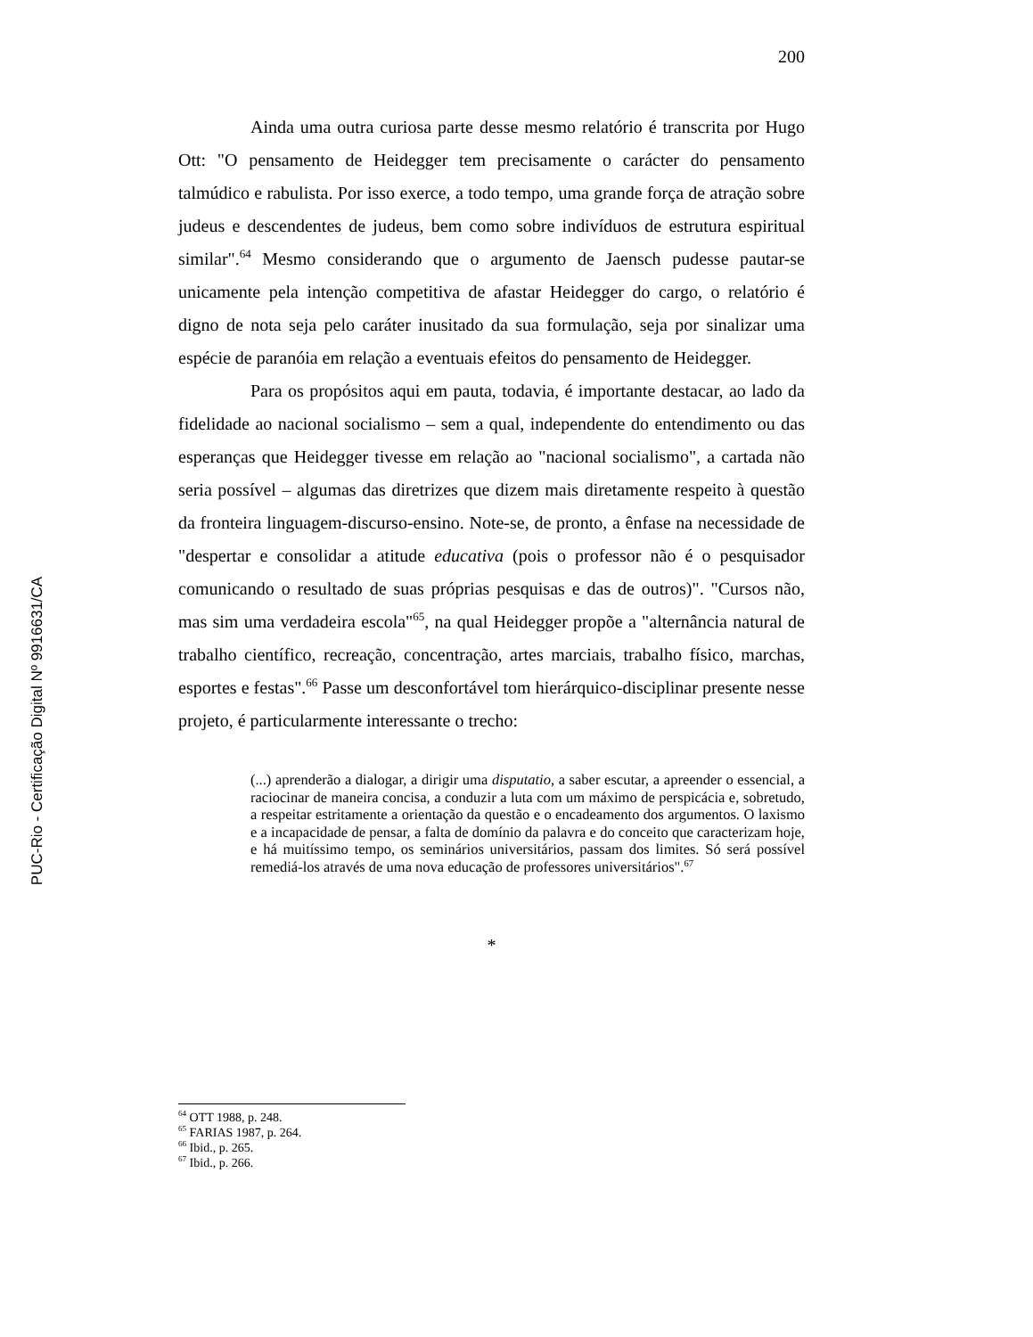200
Ainda uma outra curiosa parte desse mesmo relatório é transcrita por Hugo Ott: "O pensamento de Heidegger tem precisamente o carácter do pensamento talmúdico e rabulista. Por isso exerce, a todo tempo, uma grande força de atração sobre judeus e descendentes de judeus, bem como sobre indivíduos de estrutura espiritual similar".<sup>64</sup> Mesmo considerando que o argumento de Jaensch pudesse pautar-se unicamente pela intenção competitiva de afastar Heidegger do cargo, o relatório é digno de nota seja pelo caráter inusitado da sua formulação, seja por sinalizar uma espécie de paranóia em relação a eventuais efeitos do pensamento de Heidegger.
Para os propósitos aqui em pauta, todavia, é importante destacar, ao lado da fidelidade ao nacional socialismo – sem a qual, independente do entendimento ou das esperanças que Heidegger tivesse em relação ao "nacional socialismo", a cartada não seria possível – algumas das diretrizes que dizem mais diretamente respeito à questão da fronteira linguagem-discurso-ensino. Note-se, de pronto, a ênfase na necessidade de "despertar e consolidar a atitude educativa (pois o professor não é o pesquisador comunicando o resultado de suas próprias pesquisas e das de outros)". "Cursos não, mas sim uma verdadeira escola"<sup>65</sup>, na qual Heidegger propõe a "alternância natural de trabalho científico, recreação, concentração, artes marciais, trabalho físico, marchas, esportes e festas".<sup>66</sup> Passe um desconfortável tom hierárquico-disciplinar presente nesse projeto, é particularmente interessante o trecho:
(...) aprenderão a dialogar, a dirigir uma disputatio, a saber escutar, a apreender o essencial, a raciocinar de maneira concisa, a conduzir a luta com um máximo de perspicácia e, sobretudo, a respeitar estritamente a orientação da questão e o encadeamento dos argumentos. O laxismo e a incapacidade de pensar, a falta de domínio da palavra e do conceito que caracterizam hoje, e há muitíssimo tempo, os seminários universitários, passam dos limites. Só será possível remediá-los através de uma nova educação de professores universitários".<sup>67</sup>
*
<sup>64</sup> OTT 1988, p. 248.
<sup>65</sup> FARIAS 1987, p. 264.
<sup>66</sup> Ibid., p. 265.
<sup>67</sup> Ibid., p. 266.
PUC-Rio - Certificação Digital Nº 9916631/CA